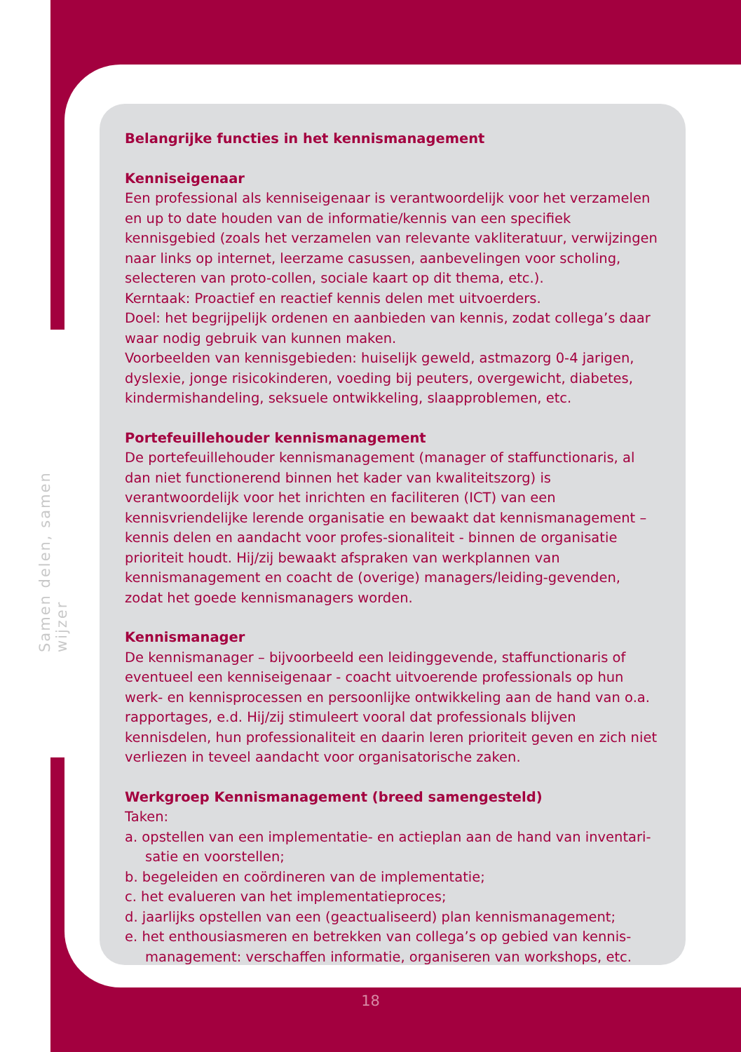Samen delen, samen wijzer
Belangrijke functies in het kennismanagement
Kenniseigenaar
Een professional als kenniseigenaar is verantwoordelijk voor het verzamelen en up to date houden van de informatie/kennis van een specifiek kennisgebied (zoals het verzamelen van relevante vakliteratuur, verwijzingen naar links op internet, leerzame casussen, aanbevelingen voor scholing, selecteren van proto-collen, sociale kaart op dit thema, etc.).
Kerntaak: Proactief en reactief kennis delen met uitvoerders.
Doel: het begrijpelijk ordenen en aanbieden van kennis, zodat collega’s daar waar nodig gebruik van kunnen maken.
Voorbeelden van kennisgebieden: huiselijk geweld, astmazorg 0-4 jarigen, dyslexie, jonge risicokinderen, voeding bij peuters, overgewicht, diabetes, kindermishandeling, seksuele ontwikkeling, slaapproblemen, etc.
Portefeuillehouder kennismanagement
De portefeuillehouder kennismanagement (manager of staffunctionaris, al dan niet functionerend binnen het kader van kwaliteitszorg) is verantwoordelijk voor het inrichten en faciliteren (ICT) van een kennisvriendelijke lerende organisatie en bewaakt dat kennismanagement – kennis delen en aandacht voor profes-sionaliteit - binnen de organisatie prioriteit houdt. Hij/zij bewaakt afspraken van werkplannen van kennismanagement en coacht de (overige) managers/leiding-gevenden, zodat het goede kennismanagers worden.
Kennismanager
De kennismanager – bijvoorbeeld een leidinggevende, staffunctionaris of eventueel een kenniseigenaar - coacht uitvoerende professionals op hun werk- en kennisprocessen en persoonlijke ontwikkeling aan de hand van o.a. rapportages, e.d. Hij/zij stimuleert vooral dat professionals blijven kennisdelen, hun professionaliteit en daarin leren prioriteit geven en zich niet verliezen in teveel aandacht voor organisatorische zaken.
Werkgroep Kennismanagement (breed samengesteld)
Taken:
a. opstellen van een implementatie- en actieplan aan de hand van inventari-satie en voorstellen;
b. begeleiden en coördineren van de implementatie;
c. het evalueren van het implementatieproces;
d. jaarlijks opstellen van een (geactualiseerd) plan kennismanagement;
e. het enthousiasmeren en betrekken van collega’s op gebied van kennis-management: verschaffen informatie, organiseren van workshops, etc.
18